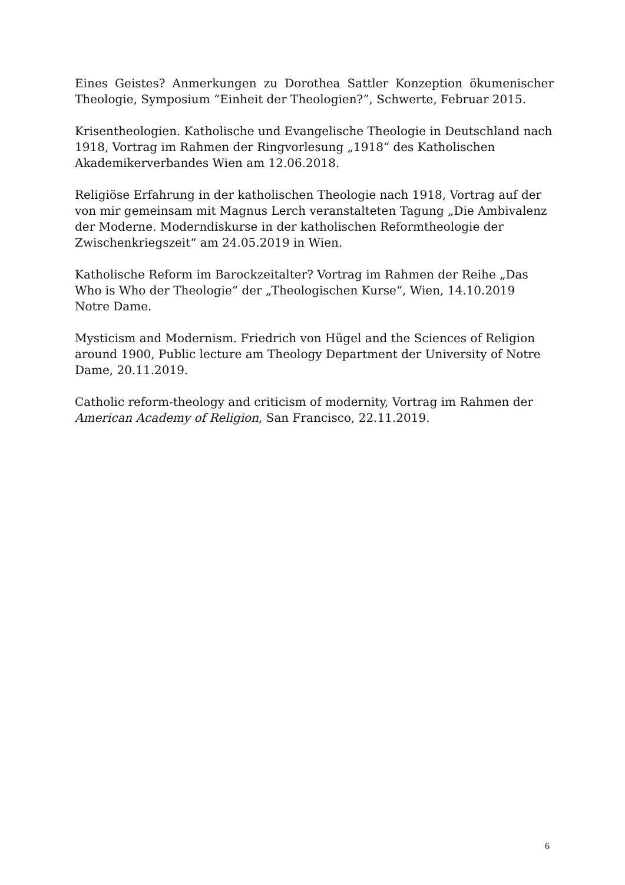Eines Geistes? Anmerkungen zu Dorothea Sattler Konzeption ökumenischer Theologie, Symposium “Einheit der Theologien?”, Schwerte, Februar 2015.
Krisentheologien. Katholische und Evangelische Theologie in Deutschland nach 1918, Vortrag im Rahmen der Ringvorlesung „1918“ des Katholischen Akademikerverbandes Wien am 12.06.2018.
Religiöse Erfahrung in der katholischen Theologie nach 1918, Vortrag auf der von mir gemeinsam mit Magnus Lerch veranstalteten Tagung „Die Ambivalenz der Moderne. Moderndiskurse in der katholischen Reformtheologie der Zwischenkriegszeit“ am 24.05.2019 in Wien.
Katholische Reform im Barockzeitalter? Vortrag im Rahmen der Reihe „Das Who is Who der Theologie“ der „Theologischen Kurse“, Wien, 14.10.2019
Notre Dame.
Mysticism and Modernism. Friedrich von Hügel and the Sciences of Religion around 1900, Public lecture am Theology Department der University of Notre Dame, 20.11.2019.
Catholic reform-theology and criticism of modernity, Vortrag im Rahmen der American Academy of Religion, San Francisco, 22.11.2019.
6